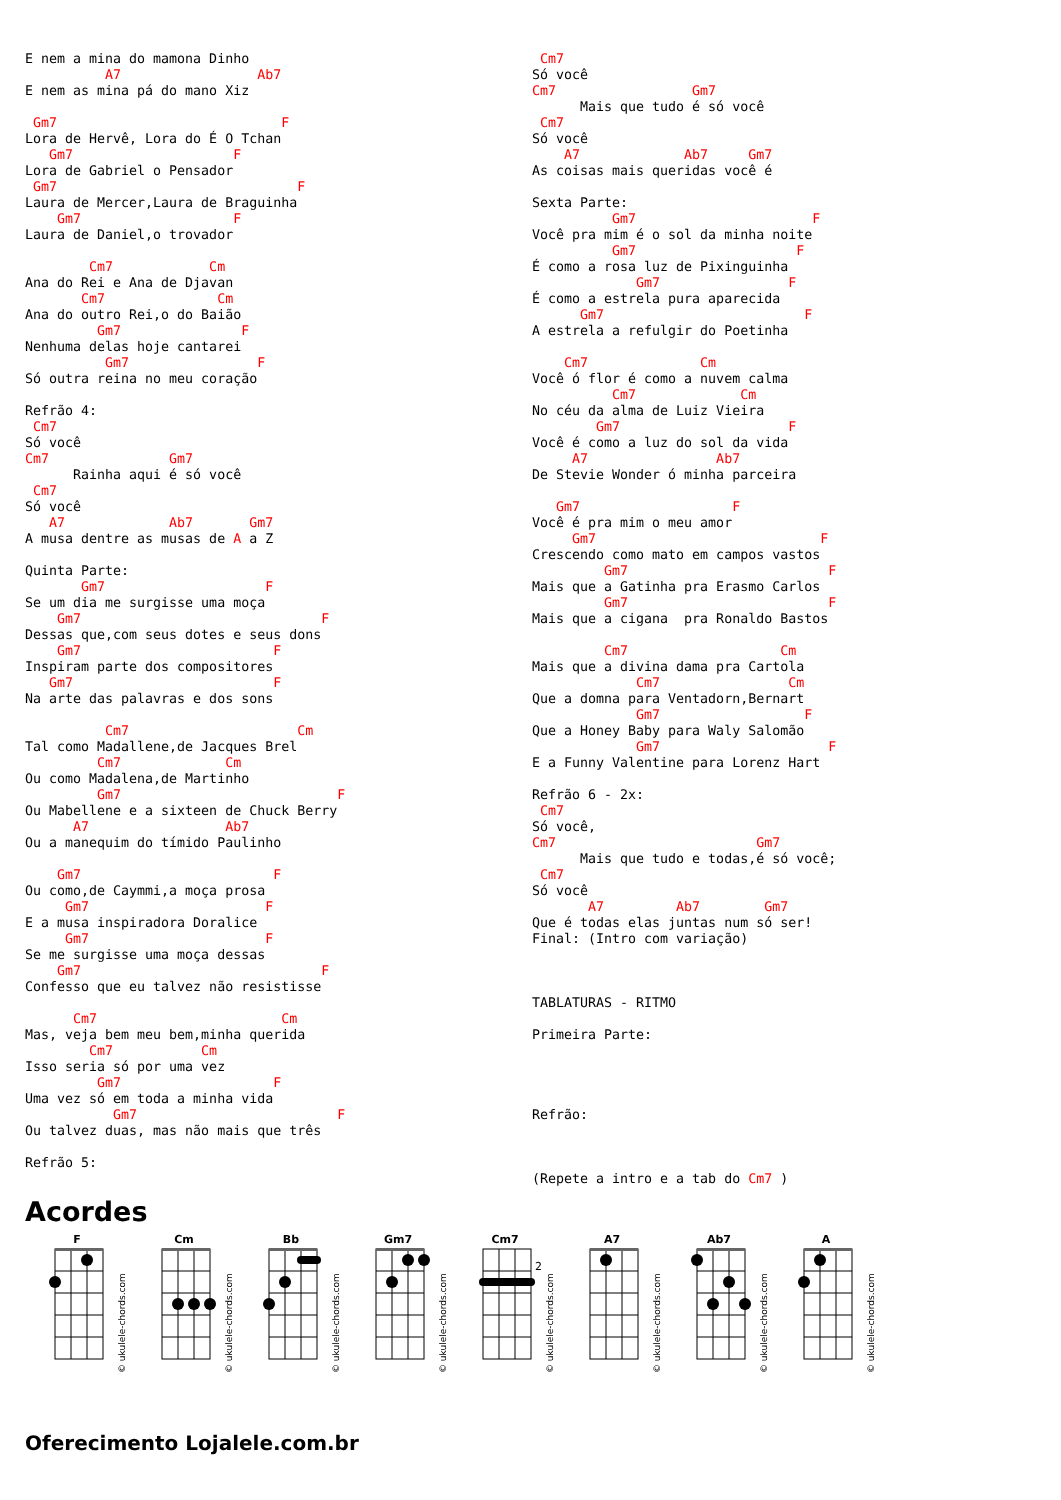E nem a mina do mamona Dinho
          A7                 Ab7
E nem as mina pá do mano Xiz

 Gm7                            F
Lora de Hervê, Lora do É O Tchan
   Gm7                    F
Lora de Gabriel o Pensador
 Gm7                              F
Laura de Mercer,Laura de Braguinha
    Gm7                   F
Laura de Daniel,o trovador

        Cm7            Cm
Ana do Rei e Ana de Djavan
       Cm7              Cm
Ana do outro Rei,o do Baião
         Gm7               F
Nenhuma delas hoje cantarei
          Gm7                F
Só outra reina no meu coração

Refrão 4:
 Cm7
Só você
Cm7               Gm7
      Rainha aqui é só você
 Cm7
Só você
   A7             Ab7       Gm7
A musa dentre as musas de A a Z

Quinta Parte:
       Gm7                    F
Se um dia me surgisse uma moça
    Gm7                              F
Dessas que,com seus dotes e seus dons
    Gm7                        F
Inspiram parte dos compositores
   Gm7                         F
Na arte das palavras e dos sons

          Cm7                     Cm
Tal como Madallene,de Jacques Brel
         Cm7             Cm
Ou como Madalena,de Martinho
         Gm7                           F
Ou Mabellene e a sixteen de Chuck Berry
      A7                 Ab7
Ou a manequim do tímido Paulinho

    Gm7                        F
Ou como,de Caymmi,a moça prosa
     Gm7                      F
E a musa inspiradora Doralice
     Gm7                      F
Se me surgisse uma moça dessas
    Gm7                              F
Confesso que eu talvez não resistisse

      Cm7                       Cm
Mas, veja bem meu bem,minha querida
        Cm7           Cm
Isso seria só por uma vez
         Gm7                   F
Uma vez só em toda a minha vida
           Gm7                         F
Ou talvez duas, mas não mais que três

Refrão 5:
 Cm7
Só você
Cm7                 Gm7
      Mais que tudo é só você
 Cm7
Só você
    A7             Ab7     Gm7
As coisas mais queridas você é

Sexta Parte:
          Gm7                      F
Você pra mim é o sol da minha noite
          Gm7                    F
É como a rosa luz de Pixinguinha
             Gm7                F
É como a estrela pura aparecida
      Gm7                         F
A estrela a refulgir do Poetinha

    Cm7              Cm
Você ó flor é como a nuvem calma
          Cm7             Cm
No céu da alma de Luiz Vieira
        Gm7                     F
Você é como a luz do sol da vida
     A7                Ab7
De Stevie Wonder ó minha parceira

   Gm7                   F
Você é pra mim o meu amor
     Gm7                            F
Crescendo como mato em campos vastos
         Gm7                         F
Mais que a Gatinha pra Erasmo Carlos
         Gm7                         F
Mais que a cigana  pra Ronaldo Bastos

         Cm7                   Cm
Mais que a divina dama pra Cartola
             Cm7                Cm
Que a domna para Ventadorn,Bernart
             Gm7                  F
Que a Honey Baby para Waly Salomão
             Gm7                     F
E a Funny Valentine para Lorenz Hart

Refrão 6 - 2x:
 Cm7
Só você,
Cm7                         Gm7
      Mais que tudo e todas,é só você;
 Cm7
Só você
       A7         Ab7        Gm7
Que é todas elas juntas num só ser!
Final: (Intro com variação)



TABLATURAS - RITMO

Primeira Parte:




Refrão:



(Repete a intro e a tab do Cm7 )
Acordes
F
© ukulele-chords.com
Cm
© ukulele-chords.com
Bb
© ukulele-chords.com
Gm7
© ukulele-chords.com
Cm7
2
© ukulele-chords.com
A7
© ukulele-chords.com
Ab7
© ukulele-chords.com
A
© ukulele-chords.com
Oferecimento Lojalele.com.br